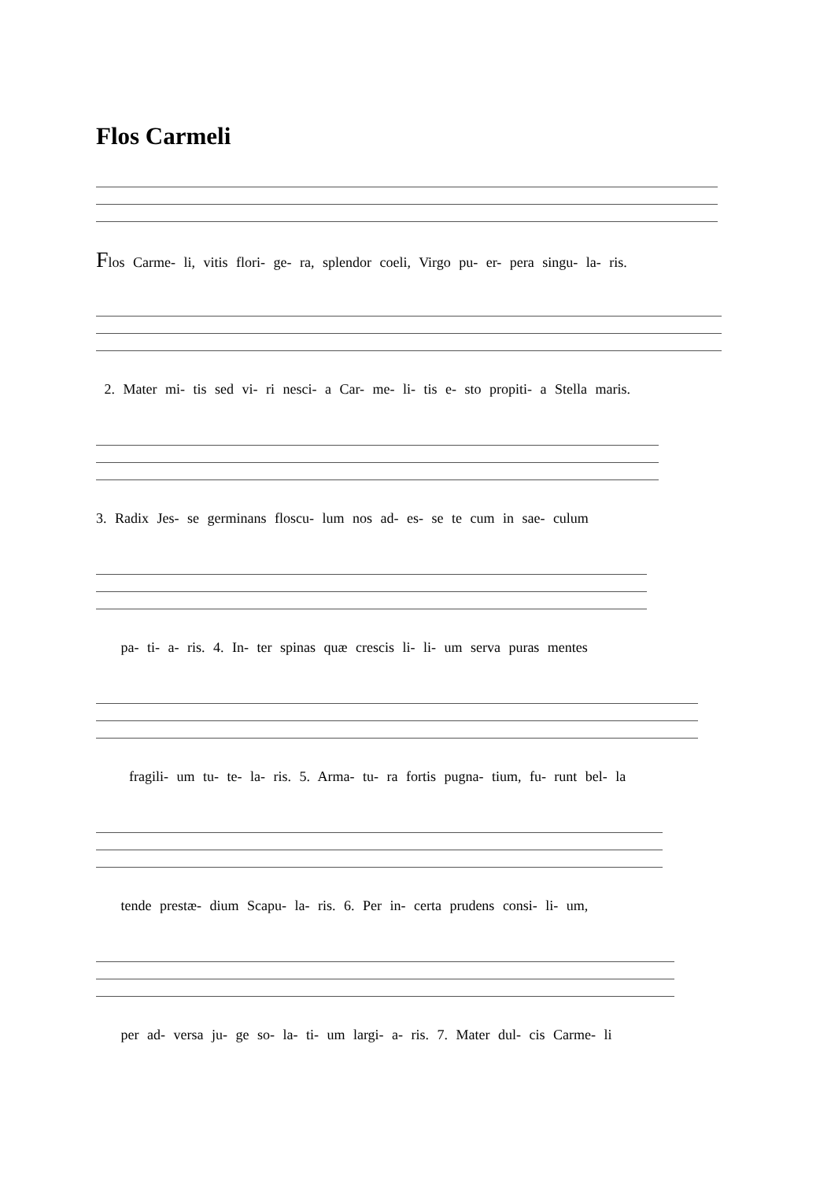Flos Carmeli
Flos Carme- li, vitis flori- ge- ra, splendor coeli, Virgo pu- er- pera singu- la- ris.
2. Mater mi- tis sed vi- ri nesci- a Car- me- li- tis e- sto propiti- a Stella maris.
3. Radix Jes- se germinans floscu- lum nos ad- es- se te cum in sae- culum
pa- ti- a- ris. 4. In- ter spinas quæ crescis li- li- um serva puras mentes
fragili- um tu- te- la- ris. 5. Arma- tu- ra fortis pugna- tium, fu- runt bel- la
tende prestæ- dium Scapu- la- ris. 6. Per in- certa prudens consi- li- um,
per ad- versa ju- ge so- la- ti- um largi- a- ris. 7. Mater dul- cis Carme- li